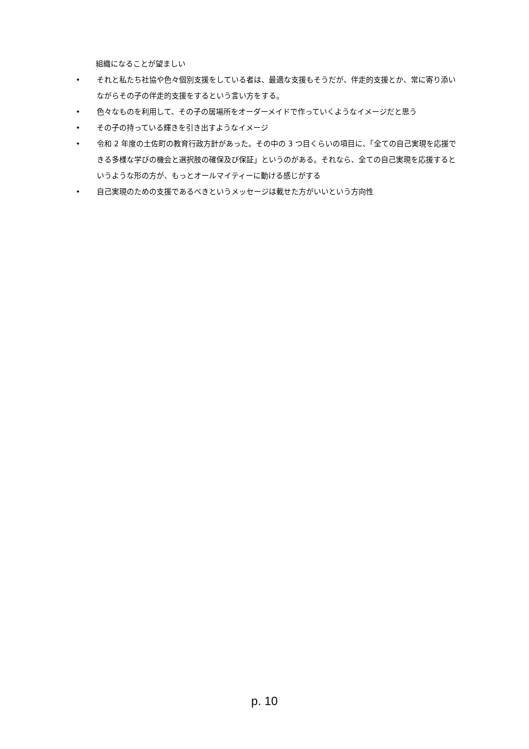組織になることが望ましい
• それと私たち社協や色々個別支援をしている者は、最適な支援もそうだが、伴走的支援とか、常に寄り添いながらその子の伴走的支援をするという言い方をする。
• 色々なものを利用して、その子の居場所をオーダーメイドで作っていくようなイメージだと思う
• その子の持っている輝きを引き出すようなイメージ
• 令和 2 年度の土佐町の教育行政方針があった。その中の 3 つ目くらいの項目に、「全ての自己実現を応援できる多様な学びの機会と選択肢の確保及び保証」というのがある。それなら、全ての自己実現を応援するというような形の方が、もっとオールマイティーに動ける感じがする
• 自己実現のための支援であるべきというメッセージは載せた方がいいという方向性
p. 10